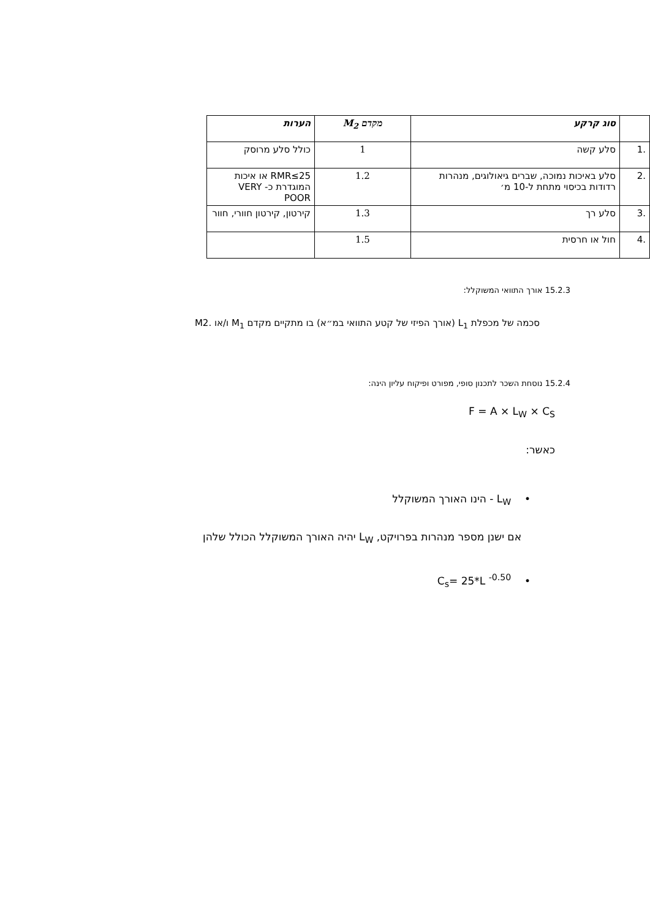| | סוג קרקע | מקדם M<sub>2</sub> | הערות |
| --- | --- | --- | --- |
| .1 | סלע קשה | 1 | כולל סלע מרוסק |
| .2 | סלע באיכות נמוכה, שברים גיאולוגים, מנהרות רדודות בכיסוי מתחת ל-10 מ׳ | 1.2 | RMR≤25 או איכות המוגדרת כ- VERY POOR |
| .3 | סלע רך | 1.3 | קירטון, קירטון חוורי, חוור |
| .4 | חול או חרסית | 1.5 | |
15.2.3 אורך התוואי המשוקלל:
סכמה של מכפלת L<sub>1</sub> (אורך הפיזי של קטע התוואי במ״א) בו מתקיים מקדם M<sub>1</sub> ו/או .M2
15.2.4 נוסחת השכר לתכנון סופי, מפורט ופיקוח עליון הינה:
F = A × L<sub>W</sub> × C<sub>S</sub>
כאשר:
• L<sub>W</sub> - הינו האורך המשוקלל
אם ישנן מספר מנהרות בפרויקט, L<sub>W</sub> יהיה האורך המשוקלל הכולל שלהן
• C<sub>s</sub>= 25*L <sup>-0.50</sup>